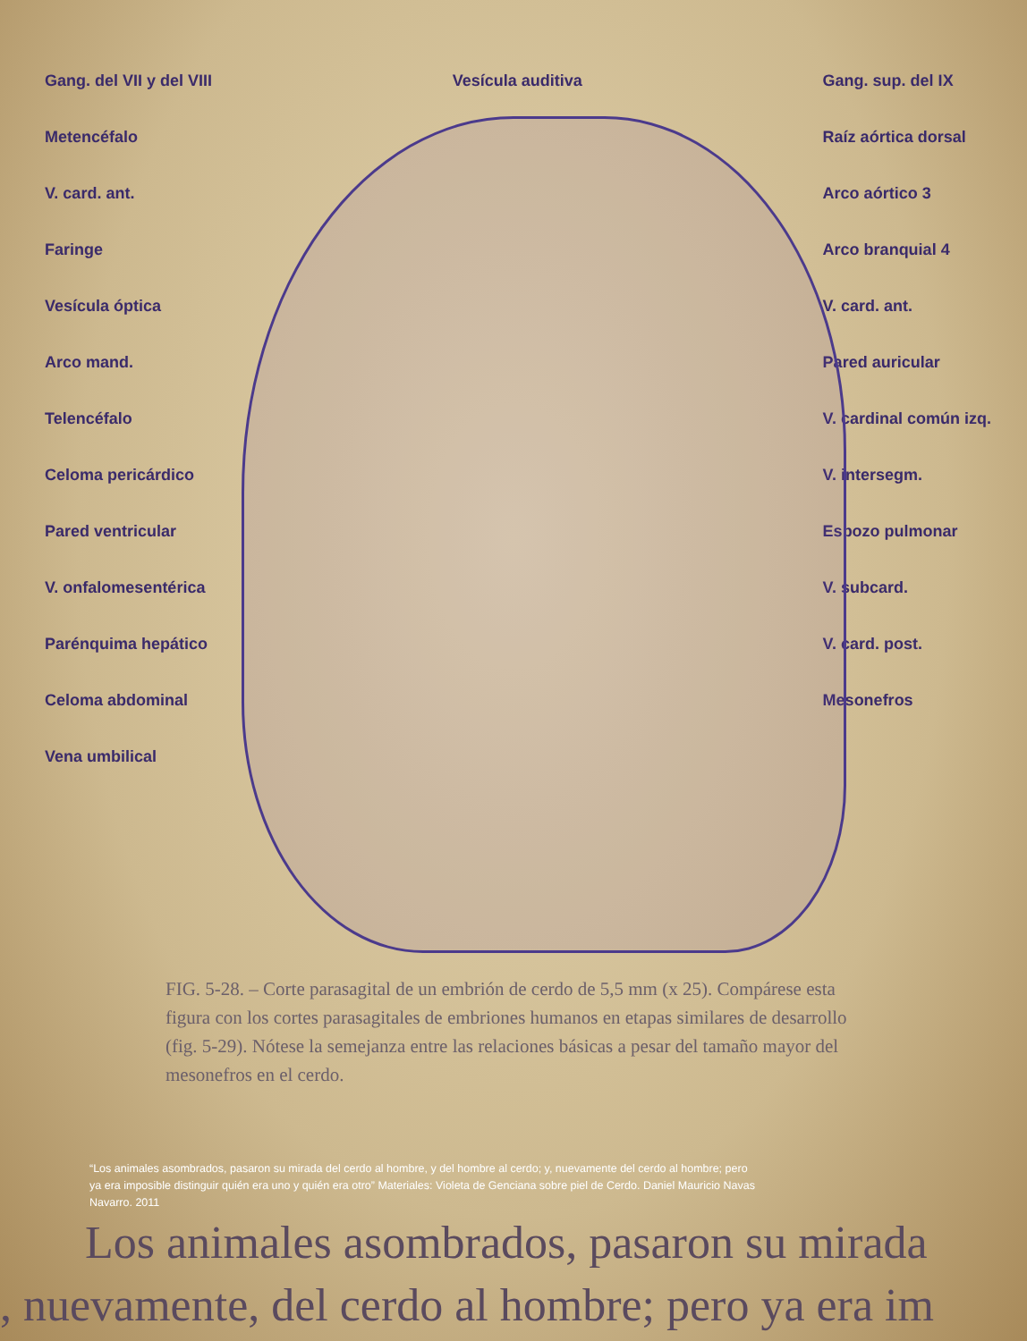Gang. del VII y del VIII
Metencéfalo
V. card. ant.
Faringe
Vesícula óptica
Arco mand.
Telencéfalo
Celoma pericárdico
Pared ventricular
V. onfalomesentérica
Parénquima hepático
Celoma abdominal
Vena umbilical
Vesícula auditiva Gang. sup. del IX
Raíz aórtica dorsal
Arco aórtico 3
Arco branquial 4
V. card. ant.
Pared auricular
V. cardinal común izq.
V. intersegm.
Esbozo pulmonar
V. subcard.
V. card. post.
Mesonefros
FIG. 5-28. – Corte parasagital de un embrión de cerdo de 5,5 mm (x 25). Compárese esta figura con los cortes parasagitales de embriones humanos en etapas similares de desarrollo (fig. 5-29). Nótese la semejanza entre las relaciones básicas a pesar del tamaño mayor del mesonefros en el cerdo.
“Los animales asombrados, pasaron su mirada del cerdo al hombre, y del hombre al cerdo; y, nuevamente del cerdo al hombre; pero ya era imposible distinguir quién era uno y quién era otro” Materiales: Violeta de Genciana sobre piel de Cerdo. Daniel Mauricio Navas Navarro. 2011
Los animales asombrados, pasaron su mirada
, nuevamente, del cerdo al hombre; pero ya era im